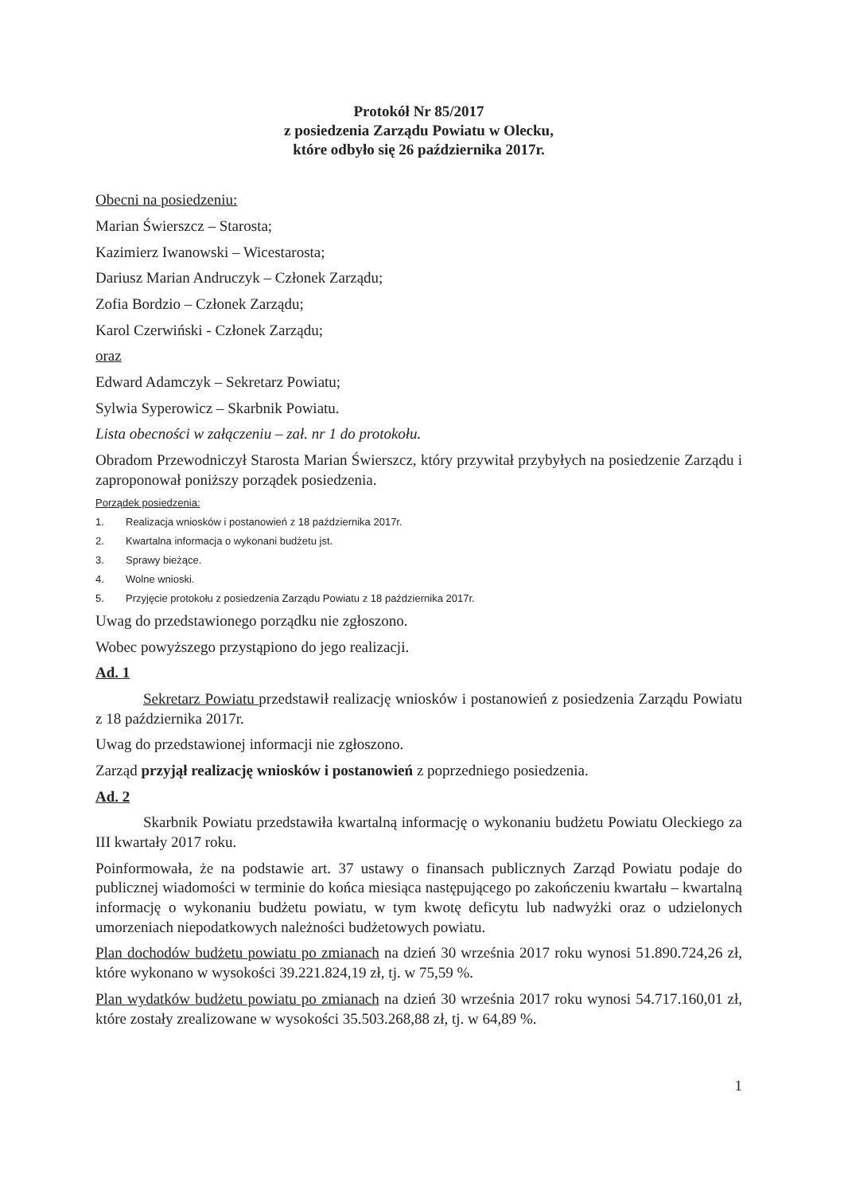Protokół Nr 85/2017
z posiedzenia Zarządu Powiatu w Olecku,
które odbyło się 26 października 2017r.
Obecni na posiedzeniu:
Marian Świerszcz – Starosta;
Kazimierz Iwanowski – Wicestarosta;
Dariusz Marian Andruczyk – Członek Zarządu;
Zofia Bordzio – Członek Zarządu;
Karol Czerwiński - Członek Zarządu;
oraz
Edward Adamczyk – Sekretarz Powiatu;
Sylwia Syperowicz – Skarbnik Powiatu.
Lista obecności w załączeniu – zał. nr 1 do protokołu.
Obradom Przewodniczył Starosta Marian Świerszcz, który przywitał przybyłych na posiedzenie Zarządu i zaproponował poniższy porządek posiedzenia.
Porządek posiedzenia:
1. Realizacja wniosków i postanowień z 18 października 2017r.
2. Kwartalna informacja o wykonani budżetu jst.
3. Sprawy bieżące.
4. Wolne wnioski.
5. Przyjęcie protokołu z posiedzenia Zarządu Powiatu z 18 października 2017r.
Uwag do przedstawionego porządku nie zgłoszono.
Wobec powyższego przystąpiono do jego realizacji.
Ad. 1
Sekretarz Powiatu przedstawił realizację wniosków i postanowień z posiedzenia Zarządu Powiatu z 18 października 2017r.
Uwag do przedstawionej informacji nie zgłoszono.
Zarząd przyjął realizację wniosków i postanowień z poprzedniego posiedzenia.
Ad. 2
Skarbnik Powiatu przedstawiła kwartalną informację o wykonaniu budżetu Powiatu Oleckiego za III kwartały 2017 roku.
Poinformowała, że na podstawie art. 37 ustawy o finansach publicznych Zarząd Powiatu podaje do publicznej wiadomości w terminie do końca miesiąca następującego po zakończeniu kwartału – kwartalną informację o wykonaniu budżetu powiatu, w tym kwotę deficytu lub nadwyżki oraz o udzielonych umorzeniach niepodatkowych należności budżetowych powiatu.
Plan dochodów budżetu powiatu po zmianach na dzień 30 września 2017 roku wynosi 51.890.724,26 zł, które wykonano w wysokości 39.221.824,19 zł, tj. w 75,59 %.
Plan wydatków budżetu powiatu po zmianach na dzień 30 września 2017 roku wynosi 54.717.160,01 zł, które zostały zrealizowane w wysokości 35.503.268,88 zł, tj. w 64,89 %.
1